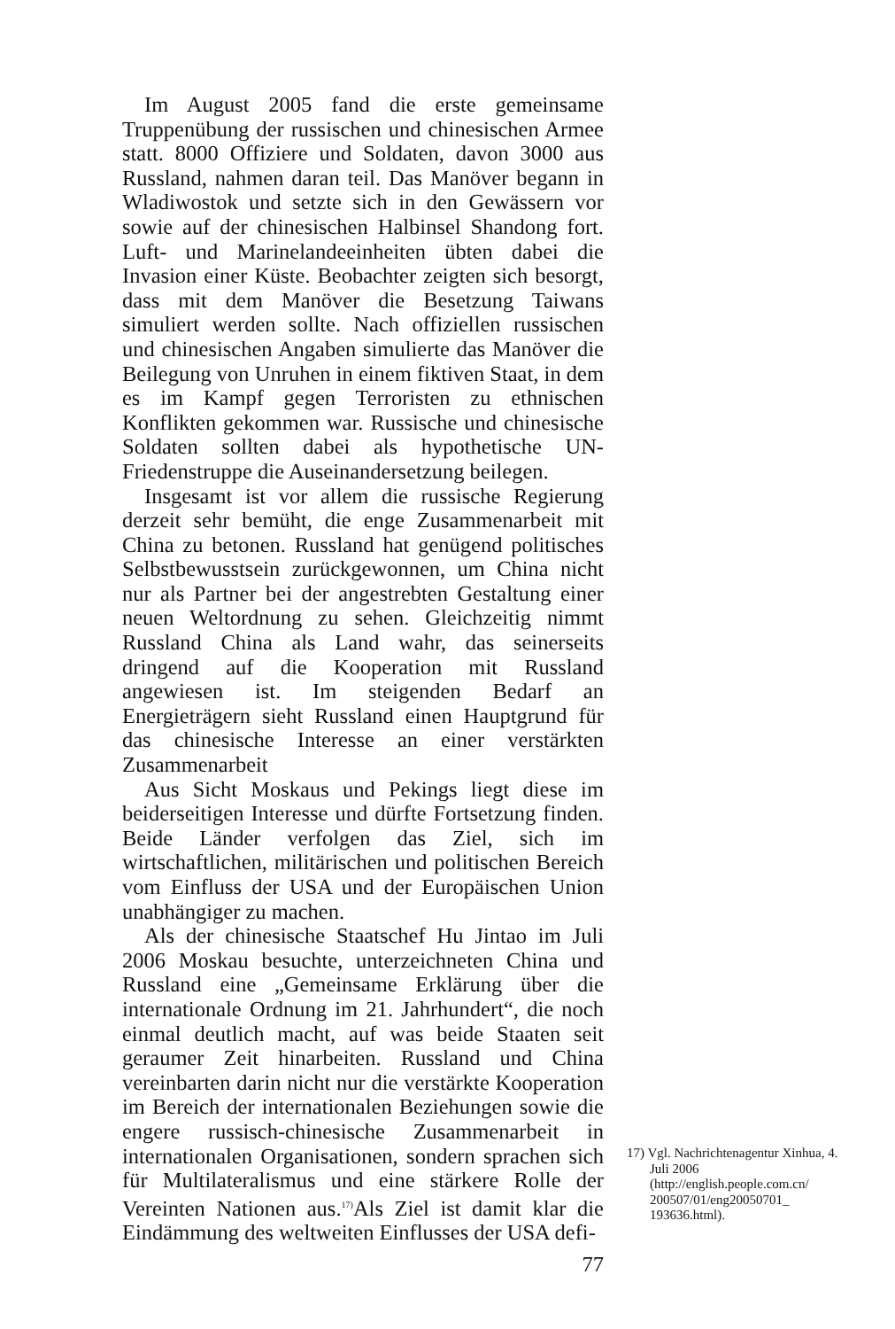Im August 2005 fand die erste gemeinsame Truppenübung der russischen und chinesischen Armee statt. 8000 Offiziere und Soldaten, davon 3000 aus Russland, nahmen daran teil. Das Manöver begann in Wladiwostok und setzte sich in den Gewässern vor sowie auf der chinesischen Halbinsel Shandong fort. Luft- und Marinelandeeinheiten übten dabei die Invasion einer Küste. Beobachter zeigten sich besorgt, dass mit dem Manöver die Besetzung Taiwans simuliert werden sollte. Nach offiziellen russischen und chinesischen Angaben simulierte das Manöver die Beilegung von Unruhen in einem fiktiven Staat, in dem es im Kampf gegen Terroristen zu ethnischen Konflikten gekommen war. Russische und chinesische Soldaten sollten dabei als hypothetische UN-Friedenstruppe die Auseinandersetzung beilegen.
Insgesamt ist vor allem die russische Regierung derzeit sehr bemüht, die enge Zusammenarbeit mit China zu betonen. Russland hat genügend politisches Selbstbewusstsein zurückgewonnen, um China nicht nur als Partner bei der angestrebten Gestaltung einer neuen Weltordnung zu sehen. Gleichzeitig nimmt Russland China als Land wahr, das seinerseits dringend auf die Kooperation mit Russland angewiesen ist. Im steigenden Bedarf an Energieträgern sieht Russland einen Hauptgrund für das chinesische Interesse an einer verstärkten Zusammenarbeit
Aus Sicht Moskaus und Pekings liegt diese im beiderseitigen Interesse und dürfte Fortsetzung finden. Beide Länder verfolgen das Ziel, sich im wirtschaftlichen, militärischen und politischen Bereich vom Einfluss der USA und der Europäischen Union unabhängiger zu machen.
Als der chinesische Staatschef Hu Jintao im Juli 2006 Moskau besuchte, unterzeichneten China und Russland eine „Gemeinsame Erklärung über die internationale Ordnung im 21. Jahrhundert“, die noch einmal deutlich macht, auf was beide Staaten seit geraumer Zeit hinarbeiten. Russland und China vereinbarten darin nicht nur die verstärkte Kooperation im Bereich der internationalen Beziehungen sowie die engere russisch-chinesische Zusammenarbeit in internationalen Organisationen, sondern sprachen sich für Multilateralismus und eine stärkere Rolle der Vereinten Nationen aus.<sup>17)</sup>Als Ziel ist damit klar die Eindämmung des weltweiten Einflusses der USA defi-
77
17) Vgl. Nachrichtenagentur Xinhua, 4. Juli 2006 (http://english.people.com.cn/ 200507/01/eng20050701_ 193636.html).